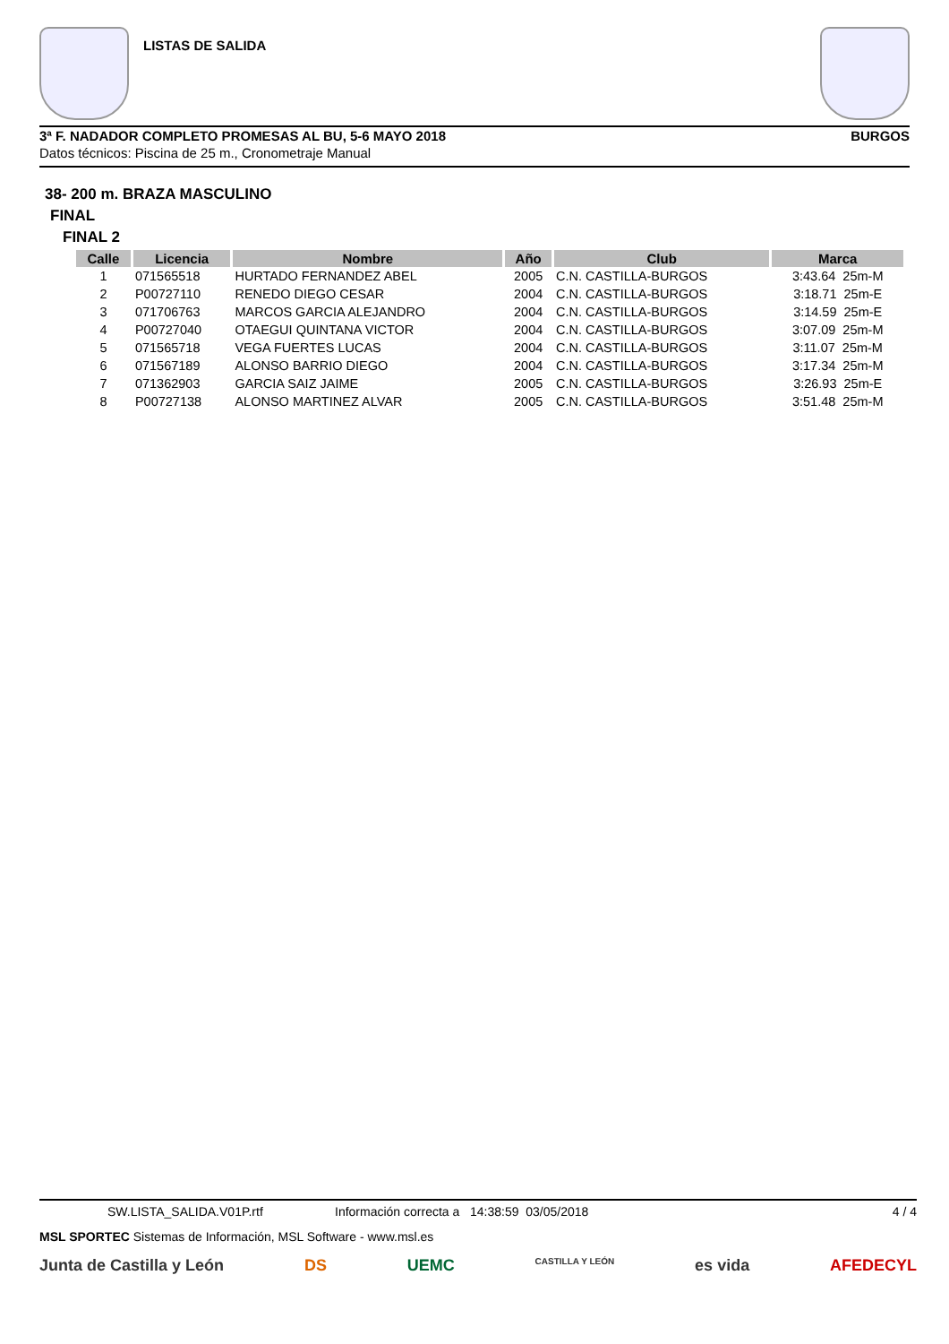LISTAS DE SALIDA
3ª F. NADADOR COMPLETO PROMESAS AL BU, 5-6 MAYO 2018 BURGOS
Datos técnicos: Piscina de 25 m., Cronometraje Manual
38- 200 m. BRAZA MASCULINO
FINAL
FINAL 2
| Calle | Licencia | Nombre | Año | Club | Marca |
| --- | --- | --- | --- | --- | --- |
| 1 | 071565518 | HURTADO FERNANDEZ ABEL | 2005 | C.N. CASTILLA-BURGOS | 3:43.64 25m-M |
| 2 | P00727110 | RENEDO DIEGO CESAR | 2004 | C.N. CASTILLA-BURGOS | 3:18.71 25m-E |
| 3 | 071706763 | MARCOS GARCIA ALEJANDRO | 2004 | C.N. CASTILLA-BURGOS | 3:14.59 25m-E |
| 4 | P00727040 | OTAEGUI QUINTANA VICTOR | 2004 | C.N. CASTILLA-BURGOS | 3:07.09 25m-M |
| 5 | 071565718 | VEGA FUERTES LUCAS | 2004 | C.N. CASTILLA-BURGOS | 3:11.07 25m-M |
| 6 | 071567189 | ALONSO BARRIO DIEGO | 2004 | C.N. CASTILLA-BURGOS | 3:17.34 25m-M |
| 7 | 071362903 | GARCIA SAIZ JAIME | 2005 | C.N. CASTILLA-BURGOS | 3:26.93 25m-E |
| 8 | P00727138 | ALONSO MARTINEZ ALVAR | 2005 | C.N. CASTILLA-BURGOS | 3:51.48 25m-M |
SW.LISTA_SALIDA.V01P.rtf Información correcta a 14:38:59 03/05/2018 4 / 4
MSL SPORTEC Sistemas de Información, MSL Software - www.msl.es
Junta de Castilla y León DS UEMC CASTILLA Y LEÓN es vida AFEDECYL